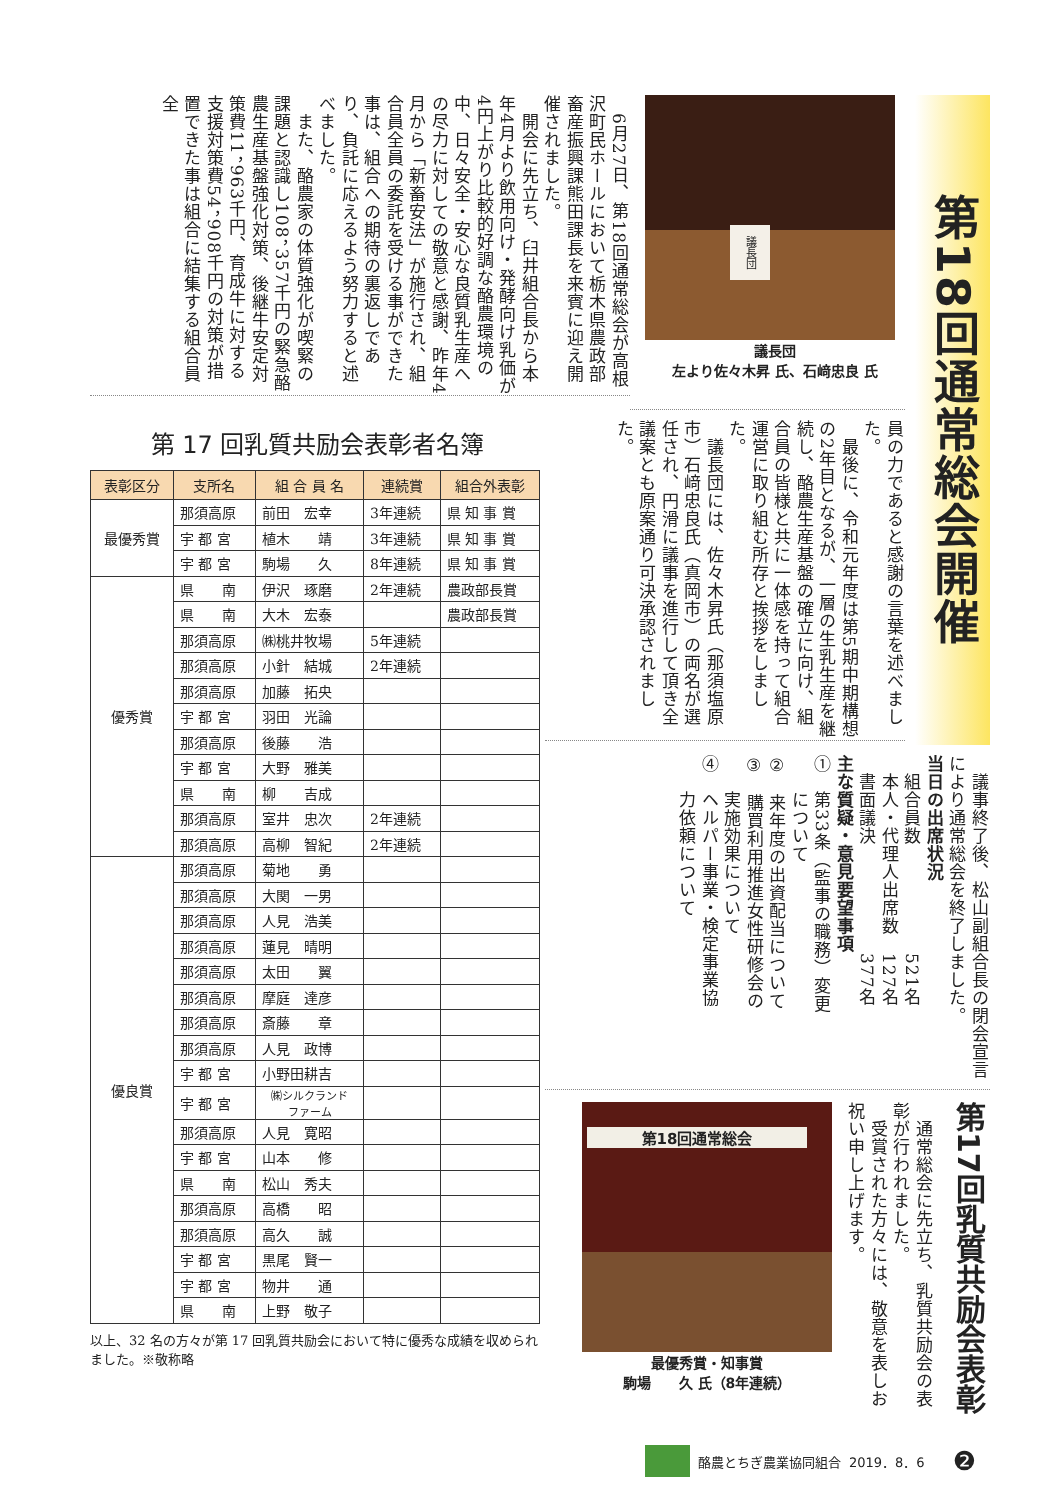第18回通常総会開催
議長団
議長団
左より佐々木昇 氏、石﨑忠良 氏
　6月27日、第18回通常総会が高根沢町民ホールにおいて栃木県農政部畜産振興課熊田課長を来賓に迎え開催されました。
　開会に先立ち、臼井組合長から本年4月より飲用向け・発酵向け乳価が4円上がり比較的好調な酪農環境の中、日々安全・安心な良質乳生産への尽力に対しての敬意と感謝、昨年4月から「新畜安法」が施行され、組合員全員の委託を受ける事ができた事は、組合への期待の裏返しであり、負託に応えるよう努力すると述べました。
　また、酪農家の体質強化が喫緊の課題と認識し108，357千円の緊急酪農生産基盤強化対策、後継牛安定対策費11，963千円、育成牛に対する支援対策費54，908千円の対策が措置できた事は組合に結集する組合員全
員の力であると感謝の言葉を述べました。
　最後に、令和元年度は第5期中期構想の2年目となるが、一層の生乳生産を継続し、酪農生産基盤の確立に向け、組合員の皆様と共に一体感を持って組合運営に取り組む所存と挨拶をしました。
　議長団には、佐々木昇氏（那須塩原市）石﨑忠良氏（真岡市）の両名が選任され、円滑に議事を進行して頂き全議案とも原案通り可決承認されました。
　議事終了後、松山副組合長の閉会宣言により通常総会を終了しました。
当日の出席状況
　組合員数　　　　　　521名
　本人・代理人出席数　127名
　書面議決　　　　　　377名
主な質疑・意見要望事項
①　第33条（監事の職務）変更
　　について
②　来年度の出資配当について
③　購買利用推進女性研修会の
　　実施効果について
④　ヘルパー事業・検定事業協
　　力依頼について
第17回乳質共励会表彰
　通常総会に先立ち、乳質共励会の表彰が行われました。
　受賞された方々には、敬意を表しお祝い申し上げます。
第18回通常総会
最優秀賞・知事賞
駒場　　久 氏（8年連続）
第 17 回乳質共励会表彰者名簿
| 表彰区分 | 支所名 | 組 合 員 名 | 連続賞 | 組合外表彰 |
| --- | --- | --- | --- | --- |
| 最優秀賞 | 那須高原 | 前田 宏幸 | 3年連続 | 県 知 事 賞 |
| | 宇 都 宮 | 植木 靖 | 3年連続 | 県 知 事 賞 |
| | 宇 都 宮 | 駒場 久 | 8年連続 | 県 知 事 賞 |
| 優秀賞 | 県 南 | 伊沢 琢磨 | 2年連続 | 農政部長賞 |
| | 県 南 | 大木 宏泰 | | 農政部長賞 |
| | 那須高原 | ㈱桃井牧場 | 5年連続 | |
| | 那須高原 | 小針 結城 | 2年連続 | |
| | 那須高原 | 加藤 拓央 | | |
| | 宇 都 宮 | 羽田 光論 | | |
| | 那須高原 | 後藤 浩 | | |
| | 宇 都 宮 | 大野 雅美 | | |
| | 県 南 | 柳 吉成 | | |
| | 那須高原 | 室井 忠次 | 2年連続 | |
| | 那須高原 | 高柳 智紀 | 2年連続 | |
| 優良賞 | 那須高原 | 菊地 勇 | | |
| | 那須高原 | 大関 一男 | | |
| | 那須高原 | 人見 浩美 | | |
| | 那須高原 | 蓮見 晴明 | | |
| | 那須高原 | 太田 翼 | | |
| | 那須高原 | 摩庭 達彦 | | |
| | 那須高原 | 斎藤 章 | | |
| | 那須高原 | 人見 政博 | | |
| | 宇 都 宮 | 小野田耕吉 | | |
| | 宇 都 宮 | ㈱シルクランド ファーム | | |
| | 那須高原 | 人見 寛昭 | | |
| | 宇 都 宮 | 山本 修 | | |
| | 県 南 | 松山 秀夫 | | |
| | 那須高原 | 高橋 昭 | | |
| | 那須高原 | 高久 誠 | | |
| | 宇 都 宮 | 黒尾 賢一 | | |
| | 宇 都 宮 | 物井 通 | | |
| | 県 南 | 上野 敬子 | | |
以上、32 名の方々が第 17 回乳質共励会において特に優秀な成績を収められました。※敬称略
酪農とちぎ農業協同組合 2019．8．6 ❷